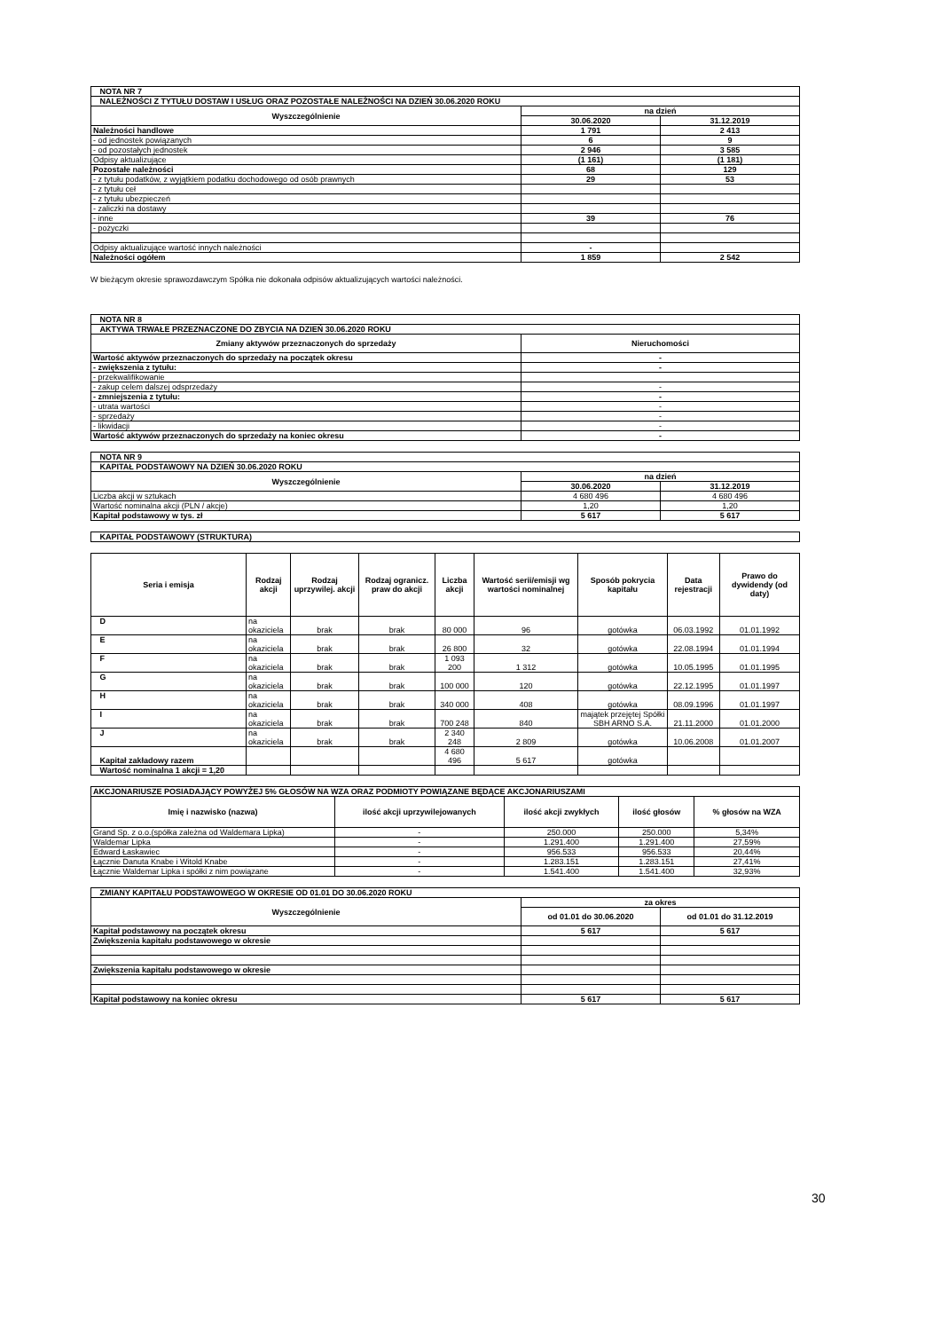| NOTA NR 7 | | |
| NALEŻNOŚCI Z TYTUŁU DOSTAW I USŁUG ORAZ POZOSTAŁE NALEŻNOŚCI NA DZIEŃ 30.06.2020 ROKU | | |
| Wyszczególnienie | na dzień | |
| | 30.06.2020 | 31.12.2019 |
| Należności handlowe | 1 791 | 2 413 |
| - od jednostek powiązanych | 6 | 9 |
| - od pozostałych jednostek | 2 946 | 3 585 |
| Odpisy aktualizujące | (1 161) | (1 181) |
| Pozostałe należności | 68 | 129 |
| - z tytułu podatków, z wyjątkiem podatku dochodowego od osób prawnych | 29 | 53 |
| - z tytułu ceł | | |
| - z tytułu ubezpieczeń | | |
| - zaliczki na dostawy | | |
| - inne | 39 | 76 |
| - pożyczki | | |
| Odpisy aktualizujące wartość innych należności | - | |
| Należności ogółem | 1 859 | 2 542 |
W bieżącym okresie sprawozdawczym Spółka nie dokonała odpisów aktualizujących wartości należności.
| NOTA NR 8 | |
| AKTYWA TRWAŁE PRZEZNACZONE DO ZBYCIA NA DZIEŃ 30.06.2020 ROKU | |
| Zmiany aktywów przeznaczonych do sprzedaży | Nieruchomości |
| Wartość aktywów przeznaczonych do sprzedaży na początek okresu | - |
| - zwiększenia z tytułu: | - |
| - przekwalifikowanie | |
| - zakup celem dalszej odsprzedaży | - |
| - zmniejszenia z tytułu: | - |
| - utrata wartości | - |
| - sprzedaży | - |
| - likwidacji | - |
| Wartość aktywów przeznaczonych do sprzedaży na koniec okresu | - |
| NOTA NR 9 | | |
| KAPITAŁ PODSTAWOWY NA DZIEŃ 30.06.2020 ROKU | | |
| Wyszczególnienie | na dzień | |
| | 30.06.2020 | 31.12.2019 |
| Liczba akcji w sztukach | 4 680 496 | 4 680 496 |
| Wartość nominalna akcji (PLN / akcje) | 1,20 | 1,20 |
| Kapitał podstawowy w tys. zł | 5 617 | 5 617 |
| KAPITAŁ PODSTAWOWY (STRUKTURA) |
| Seria i emisja | Rodzaj akcji | Rodzaj uprzywilej. akcji | Rodzaj ogranicz. praw do akcji | Liczba akcji | Wartość serii/emisji wg wartości nominalnej | Sposób pokrycia kapitału | Data rejestracji | Prawo do dywidendy (od daty) |
| --- | --- | --- | --- | --- | --- | --- | --- | --- |
| D | na okaziciela | brak | brak | 80 000 | 96 | gotówka | 06.03.1992 | 01.01.1992 |
| E | na okaziciela | brak | brak | 26 800 | 32 | gotówka | 22.08.1994 | 01.01.1994 |
| F | na okaziciela | brak | brak | 1 093 200 | 1 312 | gotówka | 10.05.1995 | 01.01.1995 |
| G | na okaziciela | brak | brak | 100 000 | 120 | gotówka | 22.12.1995 | 01.01.1997 |
| H | na okaziciela | brak | brak | 340 000 | 408 | gotówka | 08.09.1996 | 01.01.1997 |
| I | na okaziciela | brak | brak | 700 248 | 840 | majątek przejętej Spółki SBH ARNO S.A. | 21.11.2000 | 01.01.2000 |
| J | na okaziciela | brak | brak | 2 340 248 | 2 809 | gotówka | 10.06.2008 | 01.01.2007 |
| Kapitał zakładowy razem | | | | 4 680 496 | 5 617 | gotówka | | |
| Wartość nominalna 1 akcji = 1,20 | | | | | | | | |
| AKCJONARIUSZE POSIADAJĄCY POWYŻEJ 5% GŁOSÓW NA WZA ORAZ PODMIOTY POWIĄZANE BĘDĄCE AKCJONARIUSZAMI | | | | |
| Imię i nazwisko (nazwa) | ilość akcji uprzywilejowanych | ilość akcji zwykłych | ilość głosów | % głosów na WZA |
| Grand Sp. z o.o.(spółka zależna od Waldemara Lipka) | - | 250.000 | 250.000 | 5,34% |
| Waldemar Lipka | - | 1.291.400 | 1.291.400 | 27,59% |
| Edward Łaskawiec | - | 956.533 | 956.533 | 20,44% |
| Łącznie Danuta Knabe i Witold Knabe | - | 1.283.151 | 1.283.151 | 27,41% |
| Łącznie Waldemar Lipka i spółki z nim powiązane | - | 1.541.400 | 1.541.400 | 32,93% |
| ZMIANY KAPITAŁU PODSTAWOWEGO W OKRESIE OD 01.01 DO 30.06.2020 ROKU | | |
| Wyszczególnienie | za okres | |
| | od 01.01 do 30.06.2020 | od 01.01 do 31.12.2019 |
| Kapitał podstawowy na początek okresu | 5 617 | 5 617 |
| Zwiększenia kapitału podstawowego w okresie | | |
| Zwiększenia kapitału podstawowego w okresie | | |
| Kapitał podstawowy na koniec okresu | 5 617 | 5 617 |
30